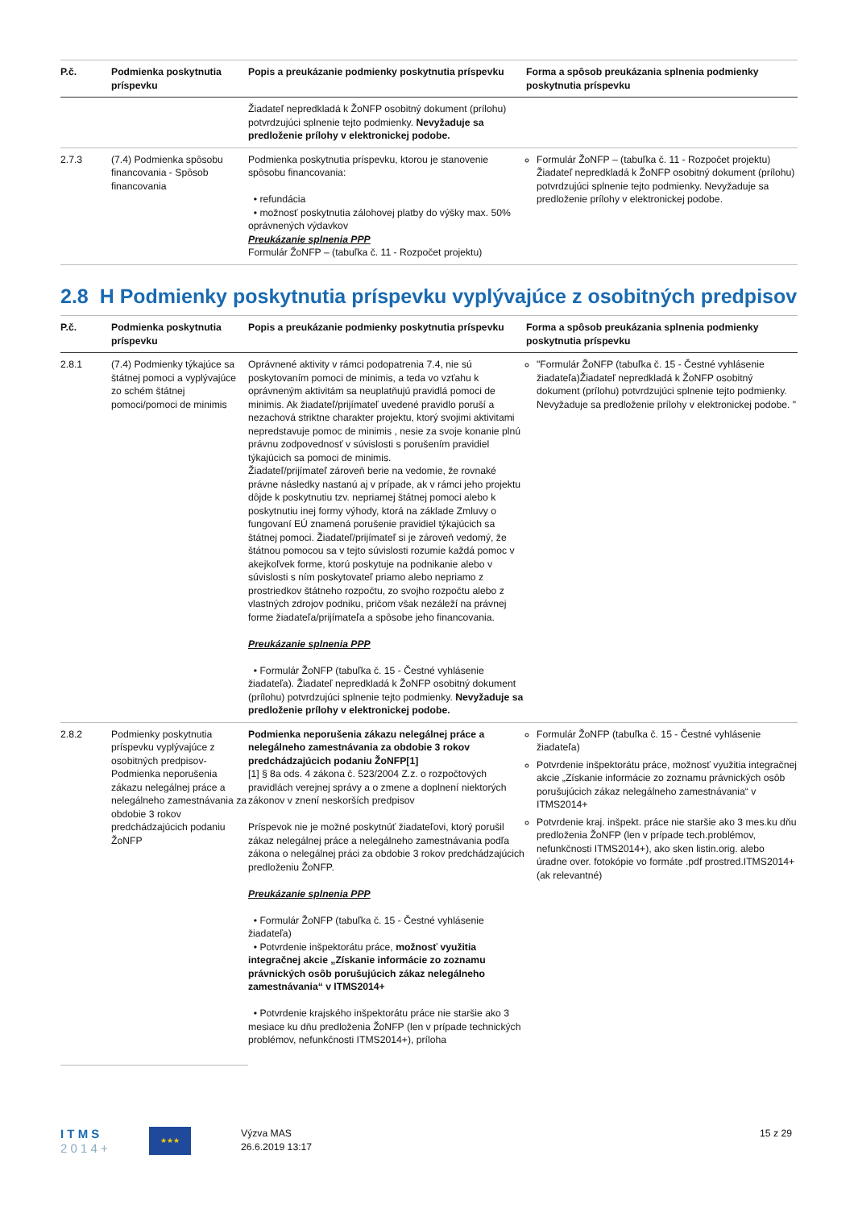| P.č. | Podmienka poskytnutia príspevku | Popis a preukázanie podmienky poskytnutia príspevku | Forma a spôsob preukázania splnenia podmienky poskytnutia príspevku |
| --- | --- | --- | --- |
| | | Žiadateľ nepredkladá k ŽoNFP osobitný dokument (prílohu) potvrdzujúci splnenie tejto podmienky. Nevyžaduje sa predloženie prílohy v elektronickej podobe. | |
| 2.7.3 | (7.4) Podmienka spôsobu financovania - Spôsob financovania | Podmienka poskytnutia príspevku, ktorou je stanovenie spôsobu financovania: • refundácia • možnosť poskytnutia zálohovej platby do výšky max. 50% oprávnených výdavkov Preukázanie splnenia PPP Formulár ŽoNFP – (tabuľka č. 11 - Rozpočet projektu) | Formulár ŽoNFP – (tabuľka č. 11 - Rozpočet projektu) Žiadateľ nepredkladá k ŽoNFP osobitný dokument (prílohu) potvrdzujúci splnenie tejto podmienky. Nevyžaduje sa predloženie prílohy v elektronickej podobe. |
2.8 H Podmienky poskytnutia príspevku vyplývajúce z osobitných predpisov
| P.č. | Podmienka poskytnutia príspevku | Popis a preukázanie podmienky poskytnutia príspevku | Forma a spôsob preukázania splnenia podmienky poskytnutia príspevku |
| --- | --- | --- | --- |
| 2.8.1 | (7.4) Podmienky týkajúce sa štátnej pomoci a vyplývajúce zo schém štátnej pomoci/pomoci de minimis | Oprávnené aktivity v rámci podopatrenia 7.4, nie sú poskytovaním pomoci de minimis, a teda vo vzťahu k oprávneným aktivitám sa neuplatňujú pravidlá pomoci de minimis. Ak žiadateľ/prijímateľ uvedené pravidlo poruší a nezachová striktne charakter projektu, ktorý svojimi aktivitami nepredstavuje pomoc de minimis , nesie za svoje konanie plnú právnu zodpovednosť v súvislosti s porušením pravidiel týkajúcich sa pomoci de minimis. Žiadateľ/prijímateľ zároveň berie na vedomie, že rovnaké právne následky nastanú aj v prípade, ak v rámci jeho projektu dôjde k poskytnutiu tzv. nepriamej štátnej pomoci alebo k poskytnutiu inej formy výhody, ktorá na základe Zmluvy o fungovaní EÚ znamená porušenie pravidiel týkajúcich sa štátnej pomoci. Žiadateľ/prijímateľ si je zároveň vedomý, že štátnou pomocou sa v tejto súvislosti rozumie každá pomoc v akejkoľvek forme, ktorú poskytuje na podnikanie alebo v súvislosti s ním poskytovateľ priamo alebo nepriamo z prostriedkov štátneho rozpočtu, zo svojho rozpočtu alebo z vlastných zdrojov podniku, pričom však nezáleží na právnej forme žiadateľa/prijímateľa a spôsobe jeho financovania. Preukázanie splnenia PPP • Formulár ŽoNFP (tabuľka č. 15 - Čestné vyhlásenie žiadateľa). Žiadateľ nepredkladá k ŽoNFP osobitný dokument (prílohu) potvrdzujúci splnenie tejto podmienky. Nevyžaduje sa predloženie prílohy v elektronickej podobe. | "Formulár ŽoNFP (tabuľka č. 15 - Čestné vyhlásenie žiadateľa)Žiadateľ nepredkladá k ŽoNFP osobitný dokument (prílohu) potvrdzujúci splnenie tejto podmienky. Nevyžaduje sa predloženie prílohy v elektronickej podobe. " |
| 2.8.2 | Podmienky poskytnutia príspevku vyplývajúce z osobitných predpisov- Podmienka neporušenia zákazu nelegálnej práce a nelegálneho zamestnávania za obdobie 3 rokov predchádzajúcich podaniu ŽoNFP | Podmienka neporušenia zákazu nelegálnej práce a nelegálneho zamestnávania za obdobie 3 rokov predchádzajúcich podaniu ŽoNFP[1] [1] § 8a ods. 4 zákona č. 523/2004 Z.z. o rozpočtových pravidlách verejnej správy a o zmene a doplnení niektorých zákonov v znení neskorších predpisov Príspevok nie je možné poskytnúť žiadateľovi, ktorý porušil zákaz nelegálnej práce a nelegálneho zamestnávania podľa zákona o nelegálnej práci za obdobie 3 rokov predchádzajúcich predloženiu ŽoNFP. Preukázanie splnenia PPP • Formulár ŽoNFP (tabuľka č. 15 - Čestné vyhlásenie žiadateľa) • Potvrdenie inšpektorátu práce, možnosť využitia integračnej akcie „Získanie informácie zo zoznamu právnických osôb porušujúcich zákaz nelegálneho zamestnávania“ v ITMS2014+ • Potvrdenie krajského inšpektorátu práce nie staršie ako 3 mesiace ku dňu predloženia ŽoNFP (len v prípade technických problémov, nefunkčnosti ITMS2014+), príloha | Formulár ŽoNFP (tabuľka č. 15 - Čestné vyhlásenie žiadateľa) Potvrdenie inšpektorátu práce, možnosť využitia integračnej akcie „Získanie informácie zo zoznamu právnických osôb porušujúcich zákaz nelegálneho zamestnávania“ v ITMS2014+ Potvrdenie kraj. inšpekt. práce nie staršie ako 3 mes.ku dňu predloženia ŽoNFP (len v prípade tech.problémov, nefunkčnosti ITMS2014+), ako sken listin.orig. alebo úradne over. fotokópie vo formáte .pdf prostred.ITMS2014+ (ak relevantné) |
I T M S
2 0 1 4 +
★★★
Výzva MAS
26.6.2019 13:17
15 z 29